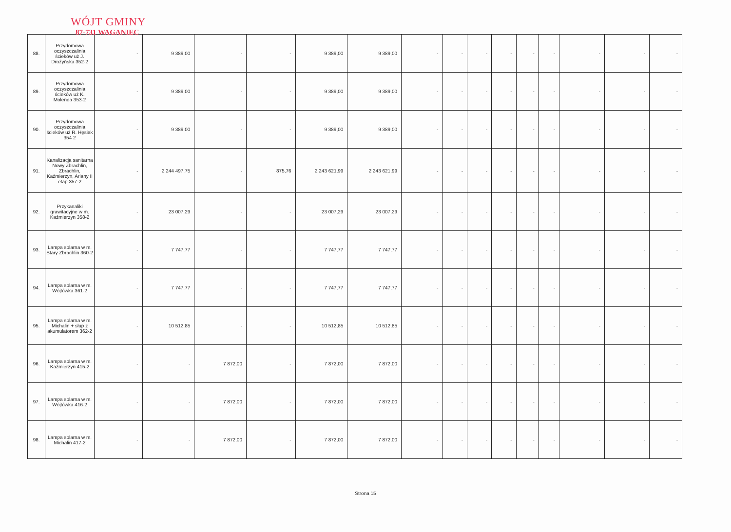WÓJT GMINY
87-731 WAGANIEC
| 88. | Przydomowa oczyszczalinia ścieków uż J. Drożyńska 352-2 | - | 9 389,00 | - | - | 9 389,00 | 9 389,00 | - | - | - | - | - | - | - | - | - |
| 89. | Przydomowa oczyszczalinia ścieków uż K. Molenda 353-2 | - | 9 389,00 | - | - | 9 389,00 | 9 389,00 | - | - | - | - | - | - | - | - | - |
| 90. | Przydomowa oczyszczalinia ścieków uż R. Hęsiak 354 2 | - | 9 389,00 | - | - | 9 389,00 | 9 389,00 | - | - | - | - | - | - | - | - | - |
| 91. | Kanalizacja sanitarna Nowy Zbrachlin, Zbrachlin, Kaźmierzyn, Ariany II etap 357-2 | - | 2 244 497,75 | - | 875,76 | 2 243 621,99 | 2 243 621,99 | - | - | - | - | - | - | - | - | - |
| 92. | Przykanaliki grawitacyjne w m. Kaźmierzyn 358-2 | - | 23 007,29 | - | - | 23 007,29 | 23 007,29 | - | - | - | - | - | - | - | - | - |
| 93. | Lampa solarna w m. Stary Zbrachlin 360-2 | - | 7 747,77 | - | - | 7 747,77 | 7 747,77 | - | - | - | - | - | - | - | - | - |
| 94. | Lampa solarna w m. Wójtówka 361-2 | - | 7 747,77 | - | - | 7 747,77 | 7 747,77 | - | - | - | - | - | - | - | - | - |
| 95. | Lampa solarna w m. Michalin + słup z akumulatorem 362-2 | - | 10 512,85 | - | - | 10 512,85 | 10 512,85 | - | - | - | - | - | - | - | - | - |
| 96. | Lampa solarna w m. Kaźmierzyn 415-2 | - | - | 7 872,00 | - | 7 872,00 | 7 872,00 | - | - | - | - | - | - | - | - | - |
| 97. | Lampa solarna w m. Wójtówka 416-2 | - | - | 7 872,00 | - | 7 872,00 | 7 872,00 | - | - | - | - | - | - | - | - | - |
| 98. | Lampa solarna w m. Michalin 417-2 | - | - | 7 872,00 | - | 7 872,00 | 7 872,00 | - | - | - | - | - | - | - | - | - |
Strona 15